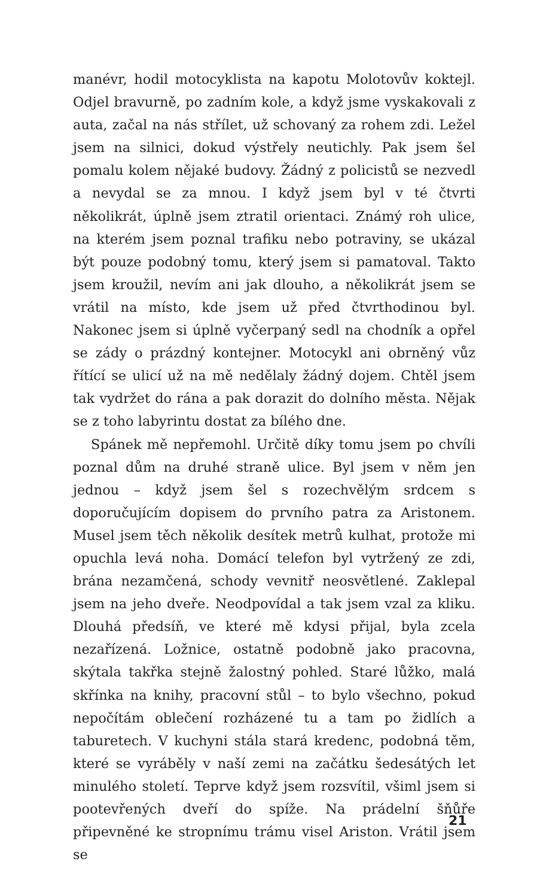manévr, hodil motocyklista na kapotu Molotovův koktejl. Odjel bravurně, po zadním kole, a když jsme vyskakovali z auta, začal na nás střílet, už schovaný za rohem zdi. Ležel jsem na silnici, dokud výstřely neutichly. Pak jsem šel pomalu kolem nějaké budovy. Žádný z policistů se nezvedl a nevydal se za mnou. I když jsem byl v té čtvrti několikrát, úplně jsem ztratil orientaci. Známý roh ulice, na kterém jsem poznal trafiku nebo potraviny, se ukázal být pouze podobný tomu, který jsem si pamatoval. Takto jsem kroužil, nevím ani jak dlouho, a několikrát jsem se vrátil na místo, kde jsem už před čtvrthodinou byl. Nakonec jsem si úplně vyčerpaný sedl na chodník a opřel se zády o prázdný kontejner. Motocykl ani obrněný vůz řítící se ulicí už na mě nedělaly žádný dojem. Chtěl jsem tak vydržet do rána a pak dorazit do dolního města. Nějak se z toho labyrintu dostat za bílého dne.
Spánek mě nepřemohl. Určitě díky tomu jsem po chvíli poznal dům na druhé straně ulice. Byl jsem v něm jen jednou – když jsem šel s rozechvělým srdcem s doporučujícím dopisem do prvního patra za Aristonem. Musel jsem těch několik desítek metrů kulhat, protože mi opuchla levá noha. Domácí telefon byl vytržený ze zdi, brána nezamčená, schody vevnitř neosvětlené. Zaklepal jsem na jeho dveře. Neodpovídal a tak jsem vzal za kliku. Dlouhá předsíň, ve které mě kdysi přijal, byla zcela nezařízená. Ložnice, ostatně podobně jako pracovna, skýtala takřka stejně žalostný pohled. Staré lůžko, malá skřínka na knihy, pracovní stůl – to bylo všechno, pokud nepočítám oblečení rozházené tu a tam po židlích a taburetech. V kuchyni stála stará kredenc, podobná těm, které se vyráběly v naší zemi na začátku šedesátých let minulého století. Teprve když jsem rozsvítil, všiml jsem si pootevřených dveří do spíže. Na prádelní šňůře připevněné ke stropnímu trámu visel Ariston. Vrátil jsem se
21